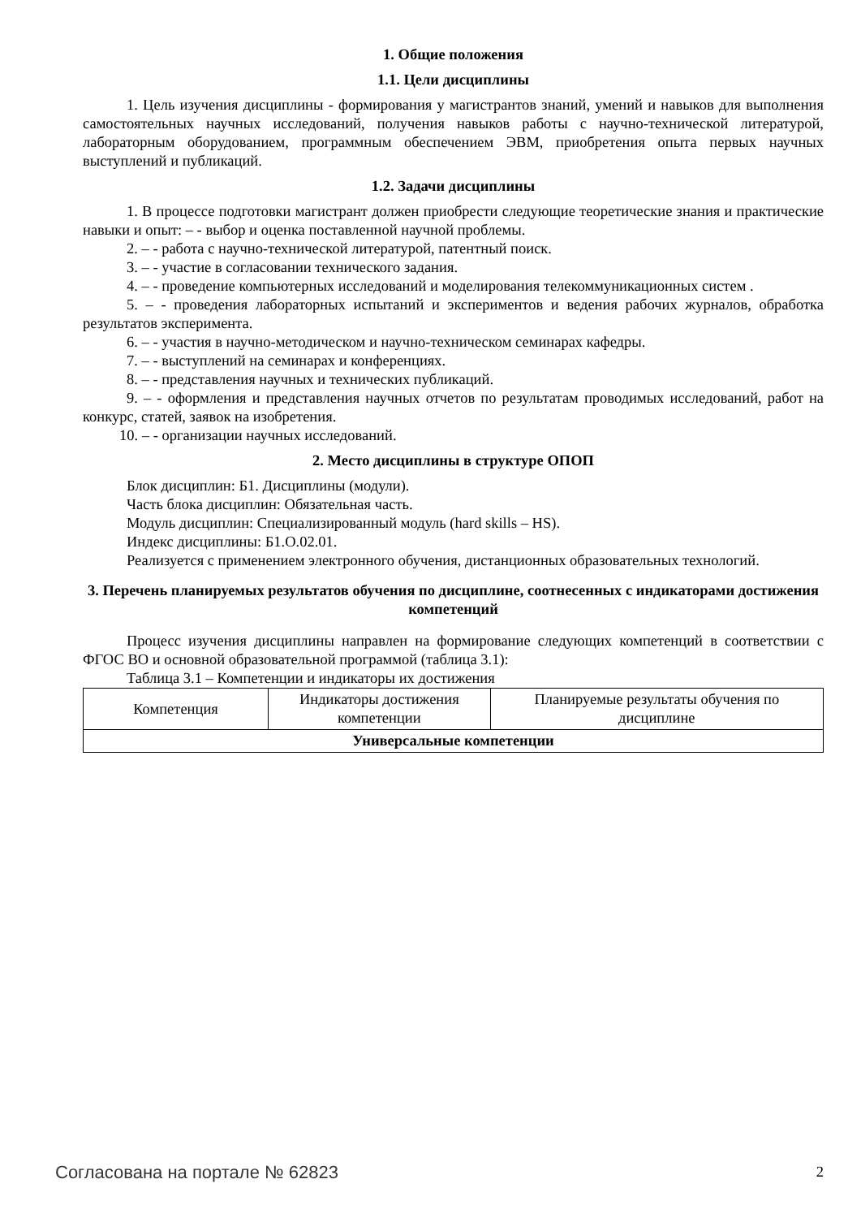1. Общие положения
1.1. Цели дисциплины
1. Цель изучения дисциплины - формирования у магистрантов знаний, умений и навыков для выполнения самостоятельных научных исследований, получения навыков работы с научно-технической литературой, лабораторным оборудованием, программным обеспечением ЭВМ, приобретения опыта первых научных выступлений и публикаций.
1.2. Задачи дисциплины
1. В процессе подготовки магистрант должен приобрести следующие теоретические знания и практические навыки и опыт: – - выбор и оценка поставленной научной проблемы.
2. – - работа с научно-технической литературой, патентный поиск.
3. – - участие в согласовании технического задания.
4. – - проведение компьютерных исследований и моделирования телекоммуникационных систем .
5. – - проведения лабораторных испытаний и экспериментов и ведения рабочих журналов, обработка результатов эксперимента.
6. – - участия в научно-методическом и научно-техническом семинарах кафедры.
7. – - выступлений на семинарах и конференциях.
8. – - представления научных и технических публикаций.
9. – - оформления и представления научных отчетов по результатам проводимых исследований, работ на конкурс, статей, заявок на изобретения.
10. – - организации научных исследований.
2. Место дисциплины в структуре ОПОП
Блок дисциплин: Б1. Дисциплины (модули).
Часть блока дисциплин: Обязательная часть.
Модуль дисциплин: Специализированный модуль (hard skills – HS).
Индекс дисциплины: Б1.О.02.01.
Реализуется с применением электронного обучения, дистанционных образовательных технологий.
3. Перечень планируемых результатов обучения по дисциплине, соотнесенных с индикаторами достижения компетенций
Процесс изучения дисциплины направлен на формирование следующих компетенций в соответствии с ФГОС ВО и основной образовательной программой (таблица 3.1):
Таблица 3.1 – Компетенции и индикаторы их достижения
| Компетенция | Индикаторы достижения компетенции | Планируемые результаты обучения по дисциплине |
| --- | --- | --- |
| Универсальные компетенции | | |
Согласована на портале № 62823 2